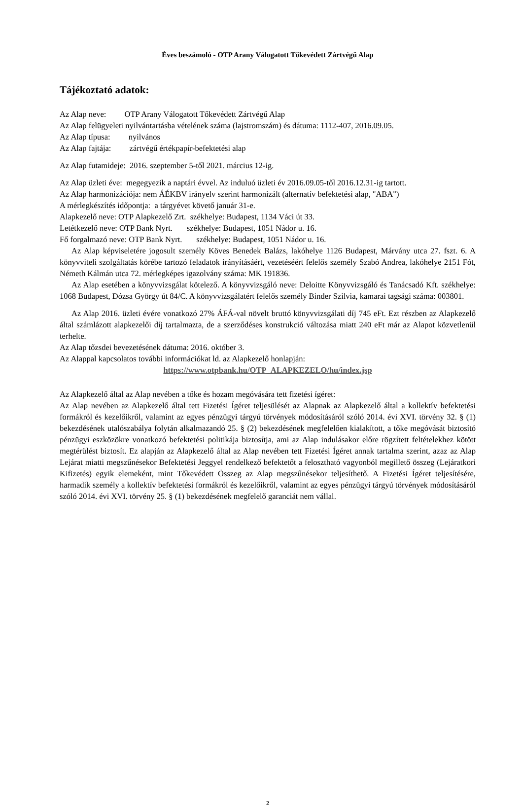Éves beszámoló - OTP Arany Válogatott Tőkevédett Zártvégű Alap
Tájékoztató adatok:
Az Alap neve: OTP Arany Válogatott Tőkevédett Zártvégű Alap
Az Alap felügyeleti nyilvántartásba vételének száma (lajstromszám) és dátuma: 1112-407, 2016.09.05.
Az Alap típusa: nyilvános
Az Alap fajtája: zártvégű értékpapír-befektetési alap
Az Alap futamideje: 2016. szeptember 5-től 2021. március 12-ig.
Az Alap üzleti éve: megegyezik a naptári évvel. Az induluó üzleti év 2016.09.05-től 2016.12.31-ig tartott.
Az Alap harmonizációja: nem ÁÉKBV irányelv szerint harmonizált (alternatív befektetési alap, "ABA")
A mérlegkészítés időpontja: a tárgyévet követő január 31-e.
Alapkezelő neve: OTP Alapkezelő Zrt. székhelye: Budapest, 1134 Váci út 33.
Letétkezelő neve: OTP Bank Nyrt. székhelye: Budapest, 1051 Nádor u. 16.
Fő forgalmazó neve: OTP Bank Nyrt. székhelye: Budapest, 1051 Nádor u. 16.
Az Alap képviseletére jogosult személy Köves Benedek Balázs, lakóhelye 1126 Budapest, Márvány utca 27. fszt. 6. A könyvviteli szolgáltatás körébe tartozó feladatok irányításáért, vezetéséért felelős személy Szabó Andrea, lakóhelye 2151 Fót, Németh Kálmán utca 72. mérlegképes igazolvány száma: MK 191836.
Az Alap esetében a könyvvizsgálat kötelező. A könyvvizsgáló neve: Deloitte Könyvvizsgáló és Tanácsadó Kft. székhelye: 1068 Budapest, Dózsa György út 84/C. A könyvvizsgálatért felelős személy Binder Szilvia, kamarai tagsági száma: 003801.
Az Alap 2016. üzleti évére vonatkozó 27% ÁFÁ-val növelt bruttó könyvvizsgálati díj 745 eFt. Ezt részben az Alapkezelő által számlázott alapkezelői díj tartalmazta, de a szerződéses konstrukció változása miatt 240 eFt már az Alapot közvetlenül terhelte.
Az Alap tőzsdei bevezetésének dátuma: 2016. október 3.
Az Alappal kapcsolatos további információkat ld. az Alapkezelő honlapján:
https://www.otpbank.hu/OTP_ALAPKEZELO/hu/index.jsp
Az Alapkezelő által az Alap nevében a tőke és hozam megóvására tett fizetési ígéret:
Az Alap nevében az Alapkezelő által tett Fizetési Ígéret teljesülését az Alapnak az Alapkezelő által a kollektív befektetési formákról és kezelőikről, valamint az egyes pénzügyi tárgyú törvények módosításáról szóló 2014. évi XVI. törvény 32. § (1) bekezdésének utalószabálya folytán alkalmazandó 25. § (2) bekezdésének megfelelően kialakított, a tőke megóvását biztosító pénzügyi eszközökre vonatkozó befektetési politikája biztosítja, ami az Alap indulásakor előre rögzített feltételekhez kötött megtérülést biztosít. Ez alapján az Alapkezelő által az Alap nevében tett Fizetési Ígéret annak tartalma szerint, azaz az Alap Lejárat miatti megszűnésekor Befektetési Jeggyel rendelkező befektetőt a felosztható vagyonból megillető összeg (Lejáratkori Kifizetés) egyik elemeként, mint Tőkevédett Összeg az Alap megszűnésekor teljesíthető. A Fizetési Ígéret teljesítésére, harmadik személy a kollektív befektetési formákról és kezelőikről, valamint az egyes pénzügyi tárgyú törvények módosításáról szóló 2014. évi XVI. törvény 25. § (1) bekezdésének megfelelő garanciát nem vállal.
2